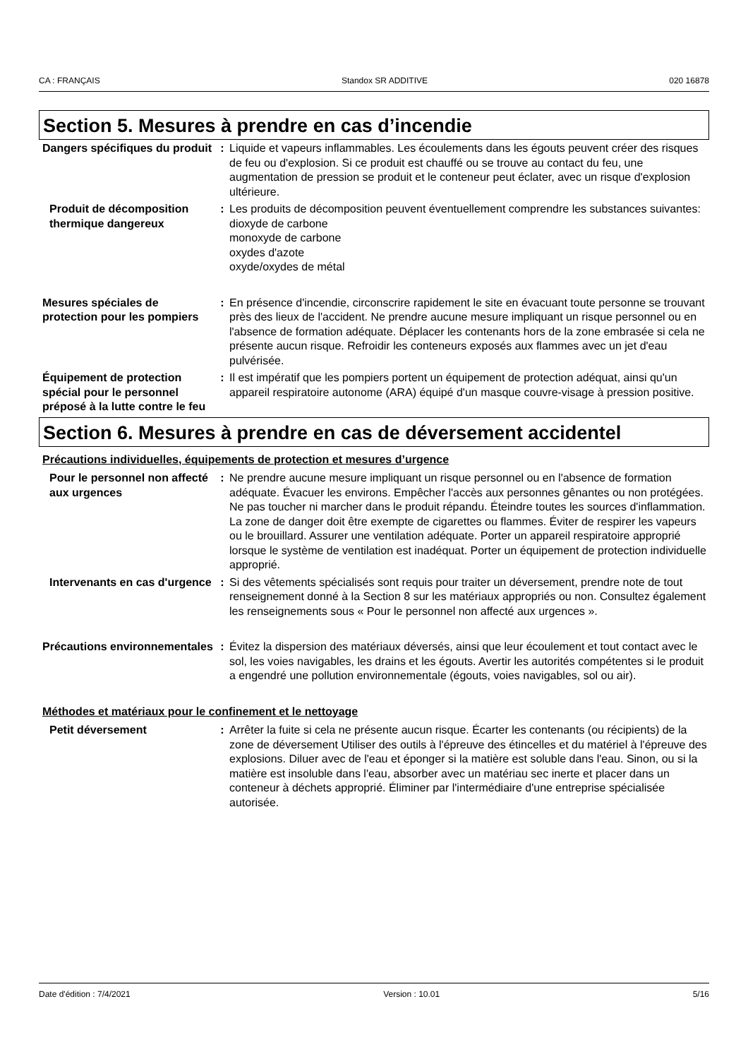CA : FRANÇAIS Standox SR ADDITIVE 020 16878
Section 5. Mesures à prendre en cas d’incendie
Dangers spécifiques du produit
: Liquide et vapeurs inflammables. Les écoulements dans les égouts peuvent créer des risques de feu ou d'explosion. Si ce produit est chauffé ou se trouve au contact du feu, une augmentation de pression se produit et le conteneur peut éclater, avec un risque d'explosion ultérieure.
Produit de décomposition thermique dangereux
: Les produits de décomposition peuvent éventuellement comprendre les substances suivantes:
dioxyde de carbone
monoxyde de carbone
oxydes d'azote
oxyde/oxydes de métal
Mesures spéciales de protection pour les pompiers
: En présence d'incendie, circonscrire rapidement le site en évacuant toute personne se trouvant près des lieux de l'accident. Ne prendre aucune mesure impliquant un risque personnel ou en l'absence de formation adéquate. Déplacer les contenants hors de la zone embrasée si cela ne présente aucun risque. Refroidir les conteneurs exposés aux flammes avec un jet d'eau pulvérisée.
Équipement de protection spécial pour le personnel préposé à la lutte contre le feu
: Il est impératif que les pompiers portent un équipement de protection adéquat, ainsi qu'un appareil respiratoire autonome (ARA) équipé d'un masque couvre-visage à pression positive.
Section 6. Mesures à prendre en cas de déversement accidentel
Précautions individuelles, équipements de protection et mesures d’urgence
Pour le personnel non affecté aux urgences
: Ne prendre aucune mesure impliquant un risque personnel ou en l'absence de formation adéquate. Évacuer les environs. Empêcher l'accès aux personnes gênantes ou non protégées. Ne pas toucher ni marcher dans le produit répandu. Éteindre toutes les sources d'inflammation. La zone de danger doit être exempte de cigarettes ou flammes. Éviter de respirer les vapeurs ou le brouillard. Assurer une ventilation adéquate. Porter un appareil respiratoire approprié lorsque le système de ventilation est inadéquat. Porter un équipement de protection individuelle approprié.
Intervenants en cas d'urgence
: Si des vêtements spécialisés sont requis pour traiter un déversement, prendre note de tout renseignement donné à la Section 8 sur les matériaux appropriés ou non. Consultez également les renseignements sous « Pour le personnel non affecté aux urgences ».
Précautions environnementales
: Évitez la dispersion des matériaux déversés, ainsi que leur écoulement et tout contact avec le sol, les voies navigables, les drains et les égouts. Avertir les autorités compétentes si le produit a engendré une pollution environnementale (égouts, voies navigables, sol ou air).
Méthodes et matériaux pour le confinement et le nettoyage
Petit déversement : Arrêter la fuite si cela ne présente aucun risque. Écarter les contenants (ou récipients) de la zone de déversement Utiliser des outils à l'épreuve des étincelles et du matériel à l'épreuve des explosions. Diluer avec de l'eau et éponger si la matière est soluble dans l'eau. Sinon, ou si la matière est insoluble dans l'eau, absorber avec un matériau sec inerte et placer dans un conteneur à déchets approprié. Éliminer par l'intermédiaire d'une entreprise spécialisée autorisée.
Date d'édition : 7/4/2021 Version : 10.01 5/16